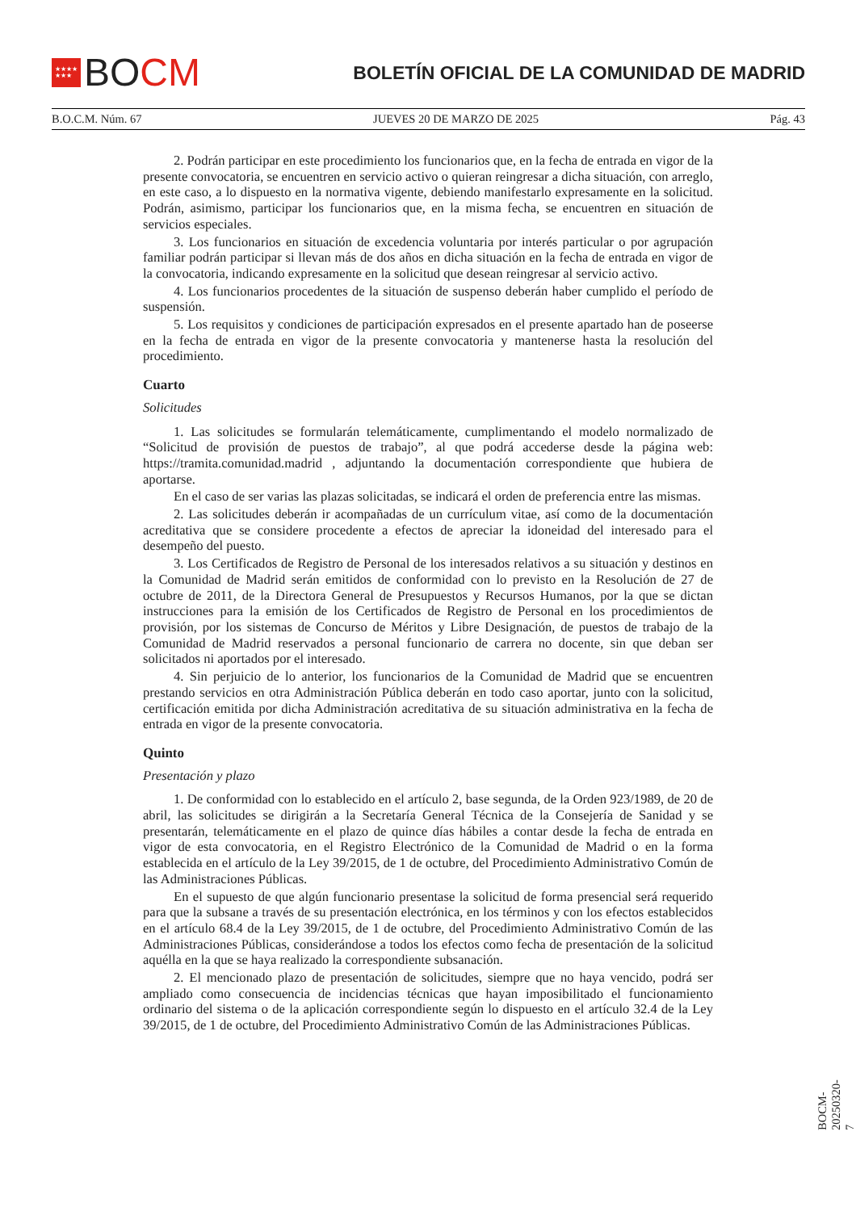★★★★
★★★
BO CM
BOLETÍN OFICIAL DE LA COMUNIDAD DE MADRID
B.O.C.M. Núm. 67 JUEVES 20 DE MARZO DE 2025 Pág. 43
2. Podrán participar en este procedimiento los funcionarios que, en la fecha de entrada en vigor de la presente convocatoria, se encuentren en servicio activo o quieran reingresar a dicha situación, con arreglo, en este caso, a lo dispuesto en la normativa vigente, debiendo manifestarlo expresamente en la solicitud. Podrán, asimismo, participar los funcionarios que, en la misma fecha, se encuentren en situación de servicios especiales.
3. Los funcionarios en situación de excedencia voluntaria por interés particular o por agrupación familiar podrán participar si llevan más de dos años en dicha situación en la fecha de entrada en vigor de la convocatoria, indicando expresamente en la solicitud que desean reingresar al servicio activo.
4. Los funcionarios procedentes de la situación de suspenso deberán haber cumplido el período de suspensión.
5. Los requisitos y condiciones de participación expresados en el presente apartado han de poseerse en la fecha de entrada en vigor de la presente convocatoria y mantenerse hasta la resolución del procedimiento.
Cuarto
Solicitudes
1. Las solicitudes se formularán telemáticamente, cumplimentando el modelo normalizado de “Solicitud de provisión de puestos de trabajo”, al que podrá accederse desde la página web: https://tramita.comunidad.madrid , adjuntando la documentación correspondiente que hubiera de aportarse.
En el caso de ser varias las plazas solicitadas, se indicará el orden de preferencia entre las mismas.
2. Las solicitudes deberán ir acompañadas de un currículum vitae, así como de la documentación acreditativa que se considere procedente a efectos de apreciar la idoneidad del interesado para el desempeño del puesto.
3. Los Certificados de Registro de Personal de los interesados relativos a su situación y destinos en la Comunidad de Madrid serán emitidos de conformidad con lo previsto en la Resolución de 27 de octubre de 2011, de la Directora General de Presupuestos y Recursos Humanos, por la que se dictan instrucciones para la emisión de los Certificados de Registro de Personal en los procedimientos de provisión, por los sistemas de Concurso de Méritos y Libre Designación, de puestos de trabajo de la Comunidad de Madrid reservados a personal funcionario de carrera no docente, sin que deban ser solicitados ni aportados por el interesado.
4. Sin perjuicio de lo anterior, los funcionarios de la Comunidad de Madrid que se encuentren prestando servicios en otra Administración Pública deberán en todo caso aportar, junto con la solicitud, certificación emitida por dicha Administración acreditativa de su situación administrativa en la fecha de entrada en vigor de la presente convocatoria.
Quinto
Presentación y plazo
1. De conformidad con lo establecido en el artículo 2, base segunda, de la Orden 923/1989, de 20 de abril, las solicitudes se dirigirán a la Secretaría General Técnica de la Consejería de Sanidad y se presentarán, telemáticamente en el plazo de quince días hábiles a contar desde la fecha de entrada en vigor de esta convocatoria, en el Registro Electrónico de la Comunidad de Madrid o en la forma establecida en el artículo de la Ley 39/2015, de 1 de octubre, del Procedimiento Administrativo Común de las Administraciones Públicas.
En el supuesto de que algún funcionario presentase la solicitud de forma presencial será requerido para que la subsane a través de su presentación electrónica, en los términos y con los efectos establecidos en el artículo 68.4 de la Ley 39/2015, de 1 de octubre, del Procedimiento Administrativo Común de las Administraciones Públicas, considerándose a todos los efectos como fecha de presentación de la solicitud aquélla en la que se haya realizado la correspondiente subsanación.
2. El mencionado plazo de presentación de solicitudes, siempre que no haya vencido, podrá ser ampliado como consecuencia de incidencias técnicas que hayan imposibilitado el funcionamiento ordinario del sistema o de la aplicación correspondiente según lo dispuesto en el artículo 32.4 de la Ley 39/2015, de 1 de octubre, del Procedimiento Administrativo Común de las Administraciones Públicas.
BOCM-20250320-7